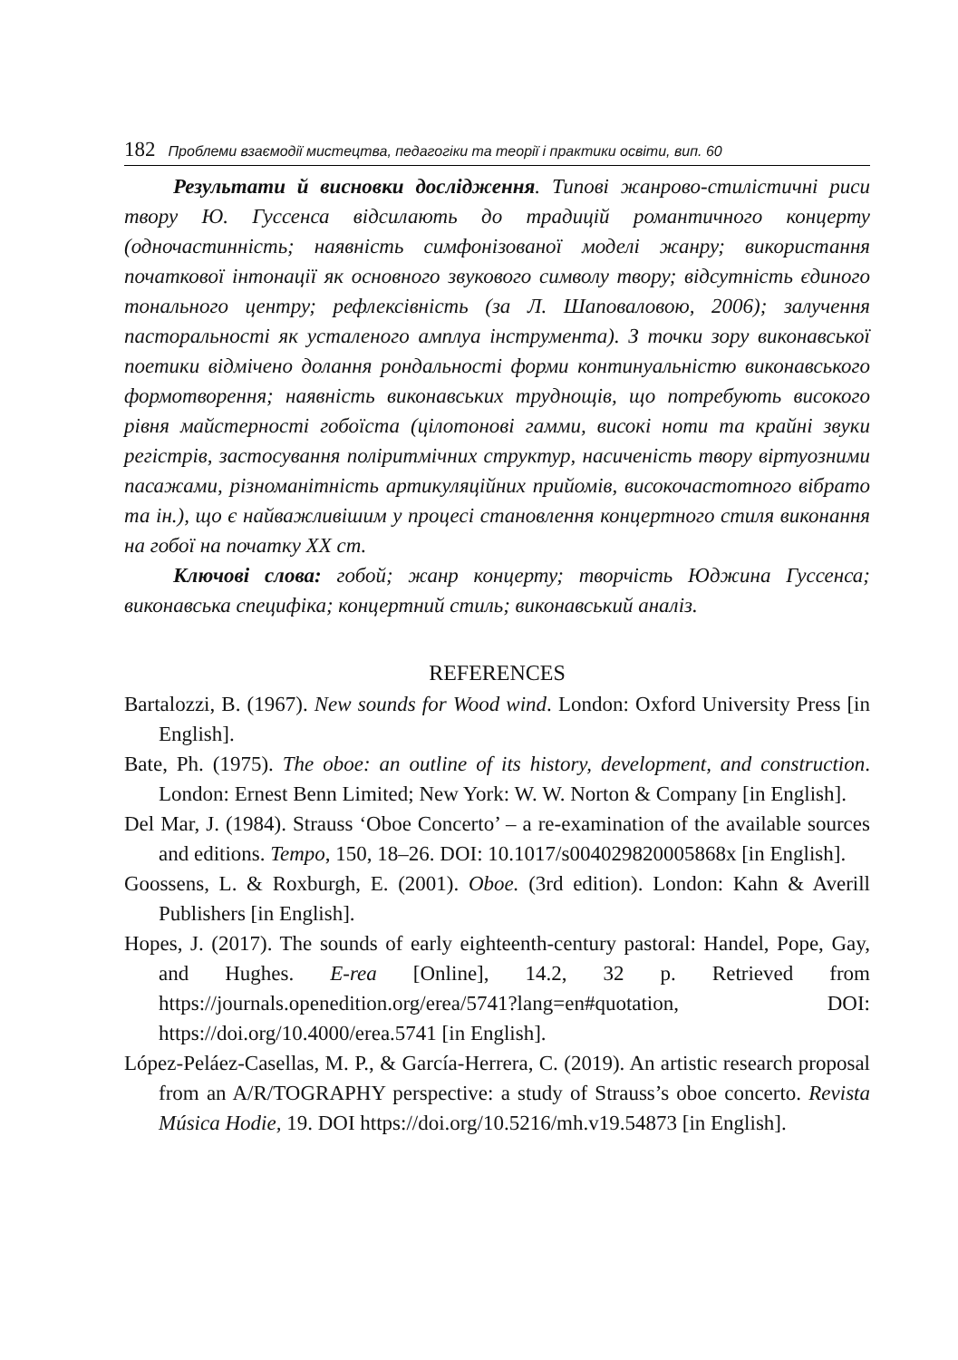182 Проблеми взаємодії мистецтва, педагогіки та теорії і практики освіти, вип. 60
Результати й висновки дослідження. Типові жанрово-стилістичні риси твору Ю. Гуссенса відсилають до традицій романтичного концерту (одночастинність; наявність симфонізованої моделі жанру; використання початкової інтонації як основного звукового символу твору; відсутність єдиного тонального центру; рефлексівність (за Л. Шаповаловою, 2006); залучення пасторальності як усталеного амплуа інструмента). З точки зору виконавської поетики відмічено долання рондальності форми континуальністю виконавського формотворення; наявність виконавських труднощів, що потребують високого рівня майстерності гобоїста (цілотонові гамми, високі ноти та крайні звуки регістрів, застосування поліритмічних структур, насиченість твору віртуозними пасажами, різноманітність артикуляційних прийомів, високочастотного вібрато та ін.), що є найважливішим у процесі становлення концертного стиля виконання на гобої на початку XX ст.
Ключові слова: гобой; жанр концерту; творчість Юджина Гуссенса; виконавська специфіка; концертний стиль; виконавський аналіз.
REFERENCES
Bartalozzi, B. (1967). New sounds for Wood wind. London: Oxford University Press [in English].
Bate, Ph. (1975). The oboe: an outline of its history, development, and construction. London: Ernest Benn Limited; New York: W. W. Norton & Company [in English].
Del Mar, J. (1984). Strauss ‘Oboe Concerto’ – a re-examination of the available sources and editions. Tempo, 150, 18–26. DOI: 10.1017/s004029820005868x [in English].
Goossens, L. & Roxburgh, E. (2001). Oboe. (3rd edition). London: Kahn & Averill Publishers [in English].
Hopes, J. (2017). The sounds of early eighteenth-century pastoral: Handel, Pope, Gay, and Hughes. E-rea [Online], 14.2, 32 p. Retrieved from https://journals.openedition.org/erea/5741?lang=en#quotation, DOI: https://doi.org/10.4000/erea.5741 [in English].
López-Peláez-Casellas, M. P., & García-Herrera, C. (2019). An artistic research proposal from an A/R/TOGRAPHY perspective: a study of Strauss’s oboe concerto. Revista Música Hodie, 19. DOI https://doi.org/10.5216/mh.v19.54873 [in English].